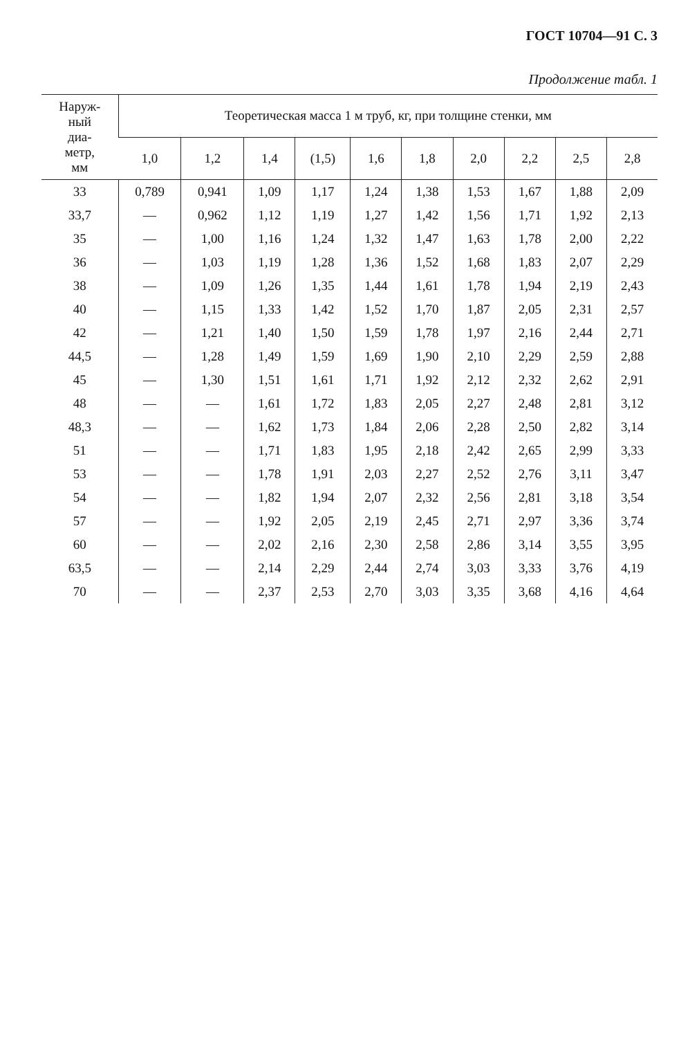ГОСТ 10704—91 С. 3
Продолжение табл. 1
| Наруж- ный диа- метр, мм | Теоретическая масса 1 м труб, кг, при толщине стенки, мм | | | | | | | | | |
| --- | --- | --- | --- | --- | --- | --- | --- | --- | --- | --- |
| | 1,0 | 1,2 | 1,4 | (1,5) | 1,6 | 1,8 | 2,0 | 2,2 | 2,5 | 2,8 |
| 33 | 0,789 | 0,941 | 1,09 | 1,17 | 1,24 | 1,38 | 1,53 | 1,67 | 1,88 | 2,09 |
| 33,7 | — | 0,962 | 1,12 | 1,19 | 1,27 | 1,42 | 1,56 | 1,71 | 1,92 | 2,13 |
| 35 | — | 1,00 | 1,16 | 1,24 | 1,32 | 1,47 | 1,63 | 1,78 | 2,00 | 2,22 |
| 36 | — | 1,03 | 1,19 | 1,28 | 1,36 | 1,52 | 1,68 | 1,83 | 2,07 | 2,29 |
| 38 | — | 1,09 | 1,26 | 1,35 | 1,44 | 1,61 | 1,78 | 1,94 | 2,19 | 2,43 |
| 40 | — | 1,15 | 1,33 | 1,42 | 1,52 | 1,70 | 1,87 | 2,05 | 2,31 | 2,57 |
| 42 | — | 1,21 | 1,40 | 1,50 | 1,59 | 1,78 | 1,97 | 2,16 | 2,44 | 2,71 |
| 44,5 | — | 1,28 | 1,49 | 1,59 | 1,69 | 1,90 | 2,10 | 2,29 | 2,59 | 2,88 |
| 45 | — | 1,30 | 1,51 | 1,61 | 1,71 | 1,92 | 2,12 | 2,32 | 2,62 | 2,91 |
| 48 | — | — | 1,61 | 1,72 | 1,83 | 2,05 | 2,27 | 2,48 | 2,81 | 3,12 |
| 48,3 | — | — | 1,62 | 1,73 | 1,84 | 2,06 | 2,28 | 2,50 | 2,82 | 3,14 |
| 51 | — | — | 1,71 | 1,83 | 1,95 | 2,18 | 2,42 | 2,65 | 2,99 | 3,33 |
| 53 | — | — | 1,78 | 1,91 | 2,03 | 2,27 | 2,52 | 2,76 | 3,11 | 3,47 |
| 54 | — | — | 1,82 | 1,94 | 2,07 | 2,32 | 2,56 | 2,81 | 3,18 | 3,54 |
| 57 | — | — | 1,92 | 2,05 | 2,19 | 2,45 | 2,71 | 2,97 | 3,36 | 3,74 |
| 60 | — | — | 2,02 | 2,16 | 2,30 | 2,58 | 2,86 | 3,14 | 3,55 | 3,95 |
| 63,5 | — | — | 2,14 | 2,29 | 2,44 | 2,74 | 3,03 | 3,33 | 3,76 | 4,19 |
| 70 | — | — | 2,37 | 2,53 | 2,70 | 3,03 | 3,35 | 3,68 | 4,16 | 4,64 |